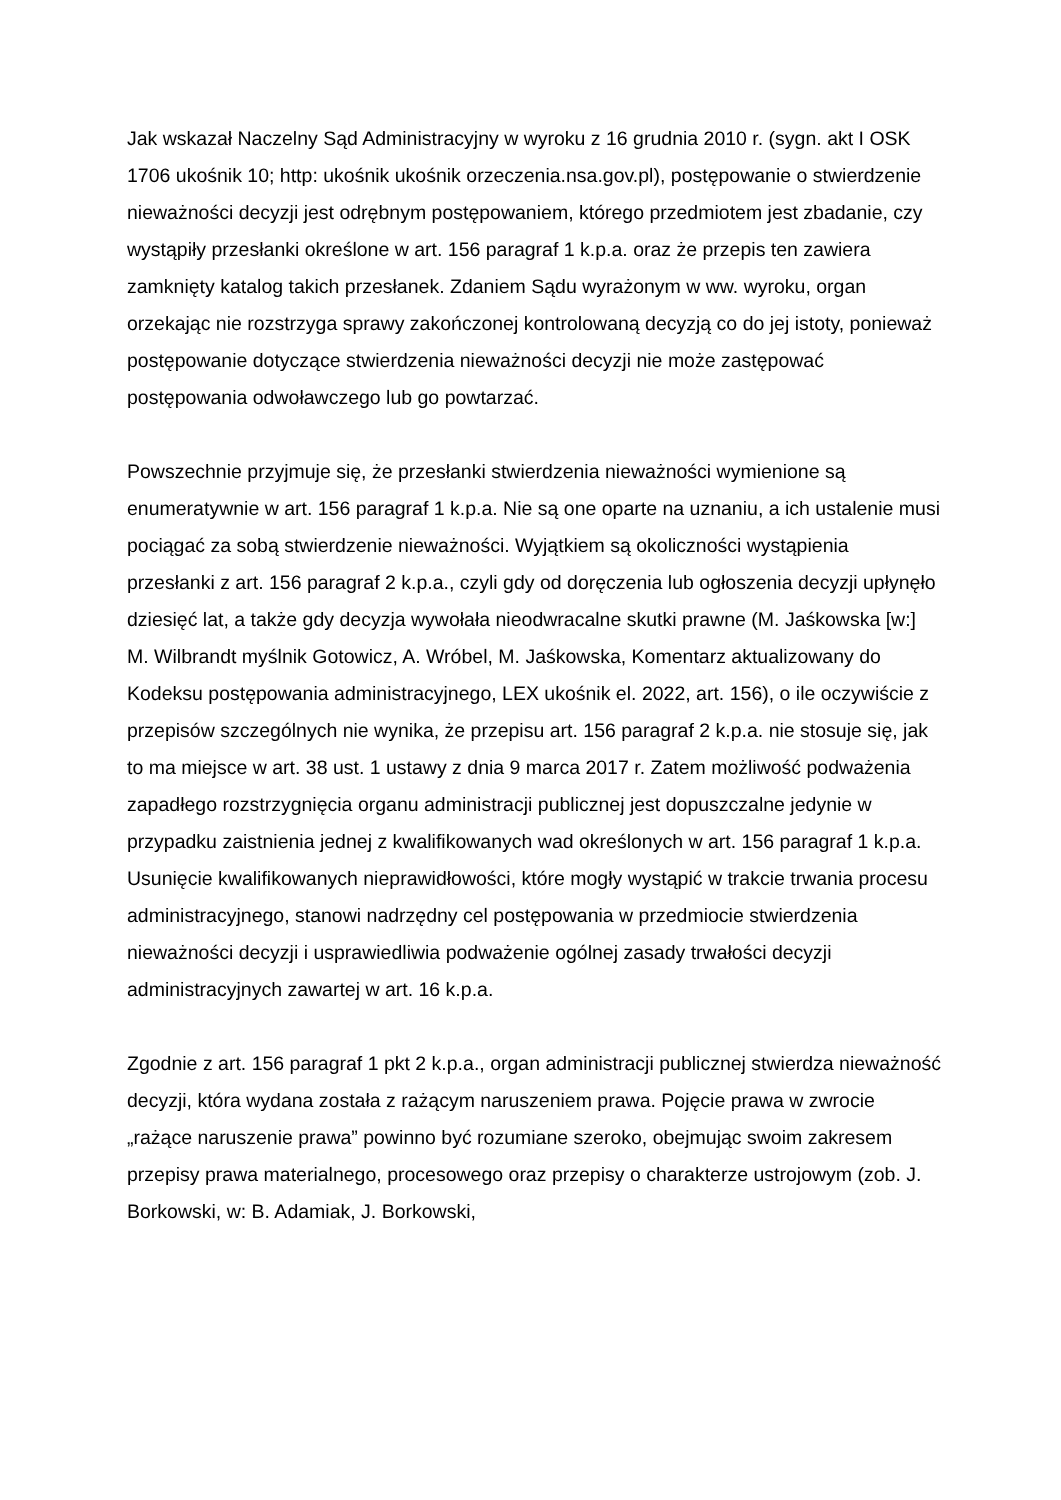Jak wskazał Naczelny Sąd Administracyjny w wyroku z 16 grudnia 2010 r. (sygn. akt I OSK 1706 ukośnik 10; http: ukośnik ukośnik orzeczenia.nsa.gov.pl), postępowanie o stwierdzenie nieważności decyzji jest odrębnym postępowaniem, którego przedmiotem jest zbadanie, czy wystąpiły przesłanki określone w art. 156 paragraf 1 k.p.a. oraz że przepis ten zawiera zamknięty katalog takich przesłanek. Zdaniem Sądu wyrażonym w ww. wyroku, organ orzekając nie rozstrzyga sprawy zakończonej kontrolowaną decyzją co do jej istoty, ponieważ postępowanie dotyczące stwierdzenia nieważności decyzji nie może zastępować postępowania odwoławczego lub go powtarzać.
Powszechnie przyjmuje się, że przesłanki stwierdzenia nieważności wymienione są enumeratywnie w art. 156 paragraf 1 k.p.a. Nie są one oparte na uznaniu, a ich ustalenie musi pociągać za sobą stwierdzenie nieważności. Wyjątkiem są okoliczności wystąpienia przesłanki z art. 156 paragraf 2 k.p.a., czyli gdy od doręczenia lub ogłoszenia decyzji upłynęło dziesięć lat, a także gdy decyzja wywołała nieodwracalne skutki prawne (M. Jaśkowska [w:] M. Wilbrandt myślnik Gotowicz, A. Wróbel, M. Jaśkowska, Komentarz aktualizowany do Kodeksu postępowania administracyjnego, LEX ukośnik el. 2022, art. 156), o ile oczywiście z przepisów szczególnych nie wynika, że przepisu art. 156 paragraf 2 k.p.a. nie stosuje się, jak to ma miejsce w art. 38 ust. 1 ustawy z dnia 9 marca 2017 r. Zatem możliwość podważenia zapadłego rozstrzygnięcia organu administracji publicznej jest dopuszczalne jedynie w przypadku zaistnienia jednej z kwalifikowanych wad określonych w art. 156 paragraf 1 k.p.a. Usunięcie kwalifikowanych nieprawidłowości, które mogły wystąpić w trakcie trwania procesu administracyjnego, stanowi nadrzędny cel postępowania w przedmiocie stwierdzenia nieważności decyzji i usprawiedliwia podważenie ogólnej zasady trwałości decyzji administracyjnych zawartej w art. 16 k.p.a.
Zgodnie z art. 156 paragraf 1 pkt 2 k.p.a., organ administracji publicznej stwierdza nieważność decyzji, która wydana została z rażącym naruszeniem prawa. Pojęcie prawa w zwrocie „rażące naruszenie prawa” powinno być rozumiane szeroko, obejmując swoim zakresem przepisy prawa materialnego, procesowego oraz przepisy o charakterze ustrojowym (zob. J. Borkowski, w: B. Adamiak, J. Borkowski,